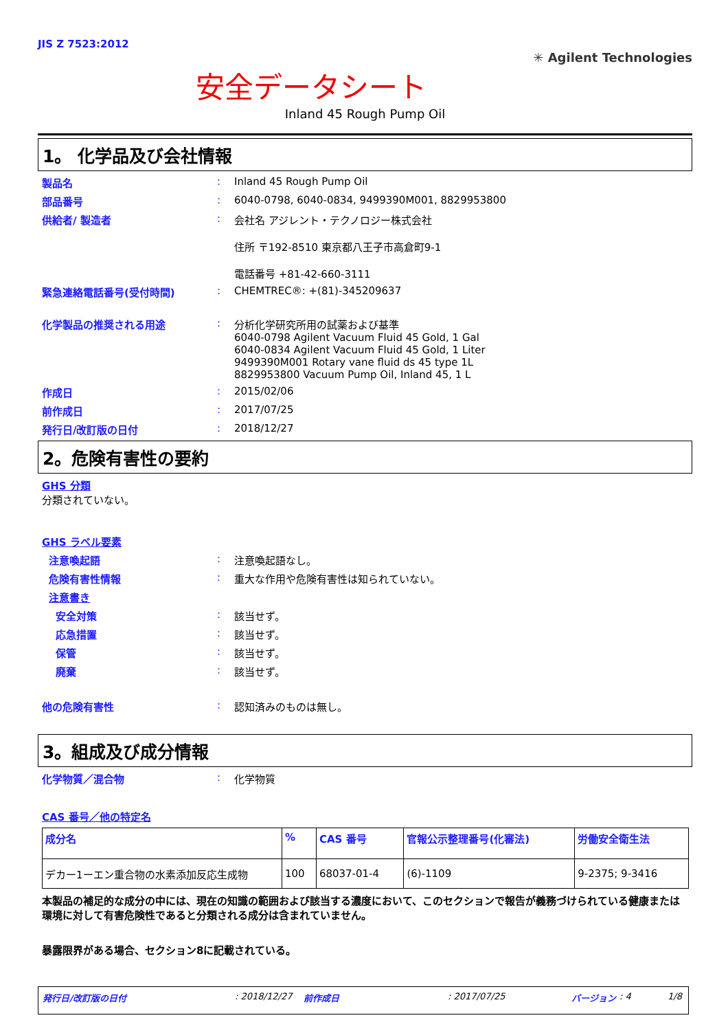JIS Z 7523:2012
安全データシート
✳ Agilent Technologies
Inland 45 Rough Pump Oil
1。 化学品及び会社情報
製品名 : Inland 45 Rough Pump Oil
部品番号 : 6040-0798, 6040-0834, 9499390M001, 8829953800
供給者/ 製造者 : 会社名 アジレント・テクノロジー株式会社
住所 〒192-8510 東京都八王子市高倉町9-1
電話番号 +81-42-660-3111
緊急連絡電話番号(受付時間) : CHEMTREC®: +(81)-345209637
化学製品の推奨される用途 : 分析化学研究所用の試薬および基準
6040-0798 Agilent Vacuum Fluid 45 Gold, 1 Gal
6040-0834 Agilent Vacuum Fluid 45 Gold, 1 Liter
9499390M001 Rotary vane fluid ds 45 type 1L
8829953800 Vacuum Pump Oil, Inland 45, 1 L
作成日 : 2015/02/06
前作成日 : 2017/07/25
発行日/改訂版の日付 : 2018/12/27
2。危険有害性の要約
GHS 分類
分類されていない。
GHS ラベル要素
注意喚起語 : 注意喚起語なし。
危険有害性情報 : 重大な作用や危険有害性は知られていない。
注意書き
安全対策 : 該当せず。
応急措置 : 該当せず。
保管 : 該当せず。
廃棄 : 該当せず。
他の危険有害性 : 認知済みのものは無し。
3。組成及び成分情報
化学物質／混合物 : 化学物質
CAS 番号／他の特定名
| 成分名 | % | CAS 番号 | 官報公示整理番号(化審法) | 労働安全衛生法 |
| --- | --- | --- | --- | --- |
| デカー1ーエン重合物の水素添加反応生成物 | 100 | 68037-01-4 | (6)-1109 | 9-2375; 9-3416 |
本製品の補足的な成分の中には、現在の知識の範囲および該当する濃度において、このセクションで報告が義務づけられている健康または環境に対して有害危険性であると分類される成分は含まれていません。
暴露限界がある場合、セクション8に記載されている。
発行日/改訂版の日付: 2018/12/27 前作成日: 2017/07/25 バージョン: 4 1/8